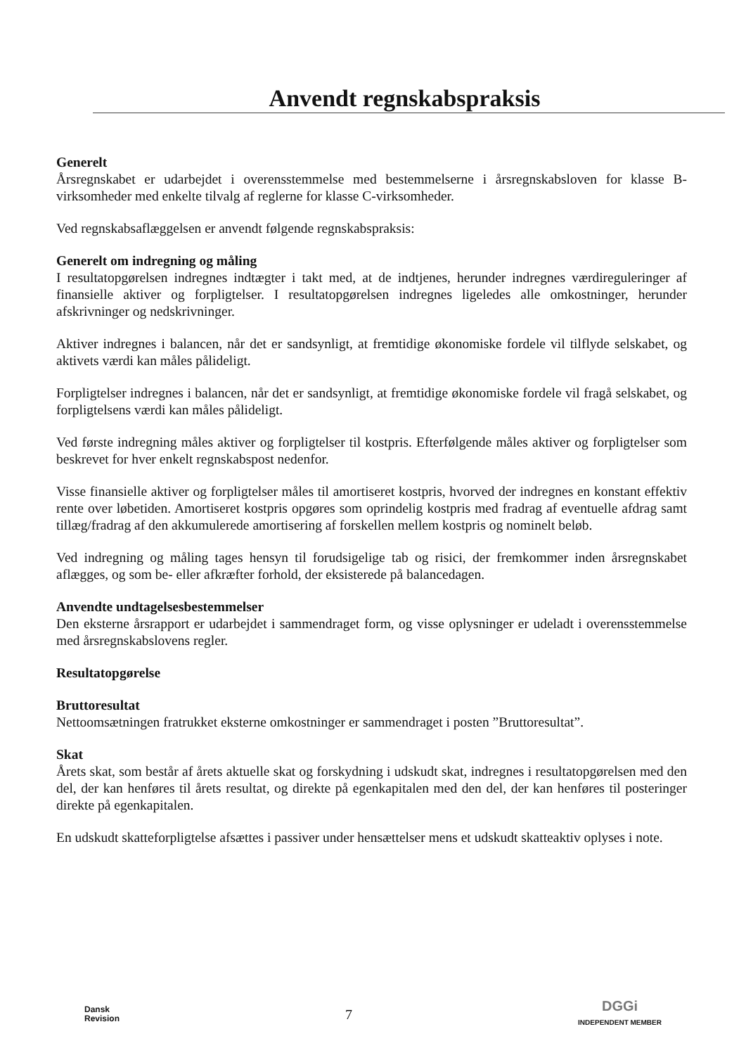Anvendt regnskabspraksis
Generelt
Årsregnskabet er udarbejdet i overensstemmelse med bestemmelserne i årsregnskabsloven for klasse B-virksomheder med enkelte tilvalg af reglerne for klasse C-virksomheder.
Ved regnskabsaflæggelsen er anvendt følgende regnskabspraksis:
Generelt om indregning og måling
I resultatopgørelsen indregnes indtægter i takt med, at de indtjenes, herunder indregnes værdireguleringer af finansielle aktiver og forpligtelser. I resultatopgørelsen indregnes ligeledes alle omkostninger, herunder afskrivninger og nedskrivninger.
Aktiver indregnes i balancen, når det er sandsynligt, at fremtidige økonomiske fordele vil tilflyde selskabet, og aktivets værdi kan måles pålideligt.
Forpligtelser indregnes i balancen, når det er sandsynligt, at fremtidige økonomiske fordele vil fragå selskabet, og forpligtelsens værdi kan måles pålideligt.
Ved første indregning måles aktiver og forpligtelser til kostpris. Efterfølgende måles aktiver og forpligtelser som beskrevet for hver enkelt regnskabspost nedenfor.
Visse finansielle aktiver og forpligtelser måles til amortiseret kostpris, hvorved der indregnes en konstant effektiv rente over løbetiden. Amortiseret kostpris opgøres som oprindelig kostpris med fradrag af eventuelle afdrag samt tillæg/fradrag af den akkumulerede amortisering af forskellen mellem kostpris og nominelt beløb.
Ved indregning og måling tages hensyn til forudsigelige tab og risici, der fremkommer inden årsregnskabet aflægges, og som be- eller afkræfter forhold, der eksisterede på balancedagen.
Anvendte undtagelsesbestemmelser
Den eksterne årsrapport er udarbejdet i sammendraget form, og visse oplysninger er udeladt i overensstemmelse med årsregnskabslovens regler.
Resultatopgørelse
Bruttoresultat
Nettoomsætningen fratrukket eksterne omkostninger er sammendraget i posten ”Bruttoresultat”.
Skat
Årets skat, som består af årets aktuelle skat og forskydning i udskudt skat, indregnes i resultatopgørelsen med den del, der kan henføres til årets resultat, og direkte på egenkapitalen med den del, der kan henføres til posteringer direkte på egenkapitalen.
En udskudt skatteforpligtelse afsættes i passiver under hensættelser mens et udskudt skatteaktiv oplyses i note.
Dansk
Revision
7 DGGi
INDEPENDENT MEMBER